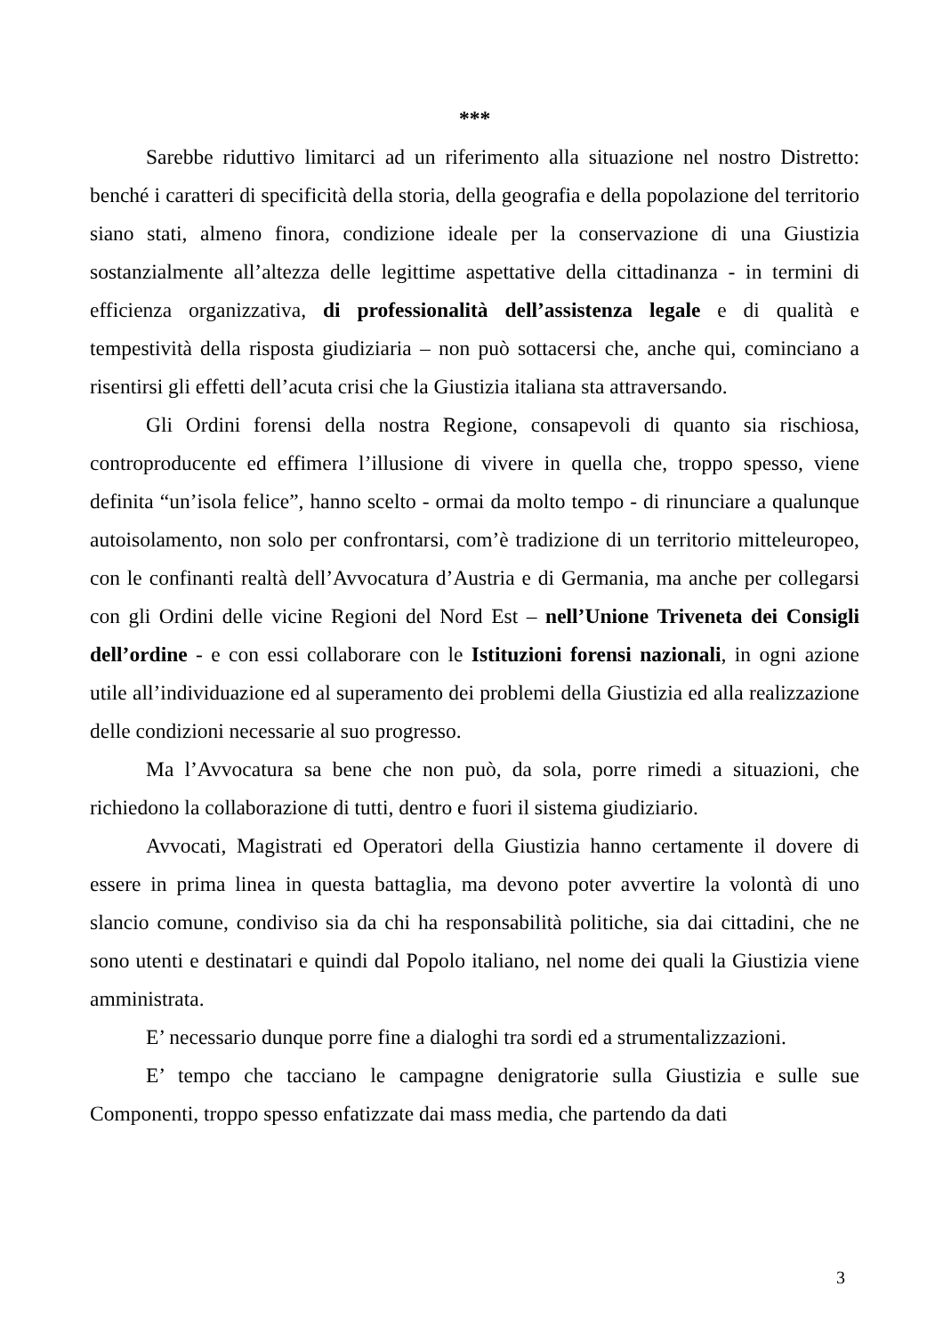***
Sarebbe riduttivo limitarci ad un riferimento alla situazione nel nostro Distretto: benché i caratteri di specificità della storia, della geografia e della popolazione del territorio siano stati, almeno finora, condizione ideale per la conservazione di una Giustizia sostanzialmente all’altezza delle legittime aspettative della cittadinanza - in termini di efficienza organizzativa, di professionalità dell’assistenza legale e di qualità e tempestività della risposta giudiziaria – non può sottacersi che, anche qui, cominciano a risentirsi gli effetti dell’acuta crisi che la Giustizia italiana sta attraversando.
Gli Ordini forensi della nostra Regione, consapevoli di quanto sia rischiosa, controproducente ed effimera l’illusione di vivere in quella che, troppo spesso, viene definita “un’isola felice”, hanno scelto - ormai da molto tempo - di rinunciare a qualunque autoisolamento, non solo per confrontarsi, com’è tradizione di un territorio mitteleuropeo, con le confinanti realtà dell’Avvocatura d’Austria e di Germania, ma anche per collegarsi con gli Ordini delle vicine Regioni del Nord Est – nell’Unione Triveneta dei Consigli dell’ordine - e con essi collaborare con le Istituzioni forensi nazionali, in ogni azione utile all’individuazione ed al superamento dei problemi della Giustizia ed alla realizzazione delle condizioni necessarie al suo progresso.
Ma l’Avvocatura sa bene che non può, da sola, porre rimedi a situazioni, che richiedono la collaborazione di tutti, dentro e fuori il sistema giudiziario.
Avvocati, Magistrati ed Operatori della Giustizia hanno certamente il dovere di essere in prima linea in questa battaglia, ma devono poter avvertire la volontà di uno slancio comune, condiviso sia da chi ha responsabilità politiche, sia dai cittadini, che ne sono utenti e destinatari e quindi dal Popolo italiano, nel nome dei quali la Giustizia viene amministrata.
E’ necessario dunque porre fine a dialoghi tra sordi ed a strumentalizzazioni.
E’ tempo che tacciano le campagne denigratorie sulla Giustizia e sulle sue Componenti, troppo spesso enfatizzate dai mass media, che partendo da dati
3